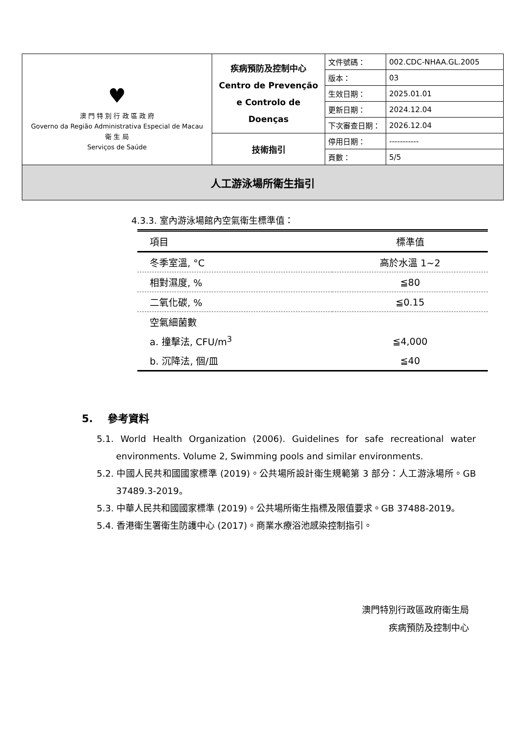| ♥ 澳 門 特 別 行 政 區 政 府 Governo da Região Administrativa Especial de Macau 衛 生 局 Serviços de Saúde | 疾病預防及控制中心 Centro de Prevenção e Controlo de Doenças | 文件號碼： | 002.CDC-NHAA.GL.2005 |
| | | 版本： | 03 |
| | | 生效日期： | 2025.01.01 |
| | | 更新日期： | 2024.12.04 |
| | | 下次審查日期： | 2026.12.04 |
| | 技術指引 | 停用日期： | ----------- |
| | | 頁數： | 5/5 |
| 人工游泳場所衛生指引 | | | |
4.3.3. 室內游泳場館內空氣衛生標準值：
| 項目 | 標準值 |
| --- | --- |
| 冬季室溫, °C | 高於水溫 1~2 |
| 相對濕度, % | ≦80 |
| 二氧化碳, % | ≦0.15 |
| 空氣細菌數 | |
| a. 撞擊法, CFU/m<sup>3</sup> | ≦4,000 |
| b. 沉降法, 個/皿 | ≦40 |
5. 參考資料
5.1. World Health Organization (2006). Guidelines for safe recreational water environments. Volume 2, Swimming pools and similar environments.
5.2. 中國人民共和國國家標準 (2019)。公共場所設計衛生規範第 3 部分：人工游泳場所。GB 37489.3-2019。
5.3. 中華人民共和國國家標準 (2019)。公共場所衛生指標及限值要求。GB 37488-2019。
5.4. 香港衛生署衛生防護中心 (2017)。商業水療浴池感染控制指引。
澳門特別行政區政府衛生局
疾病預防及控制中心